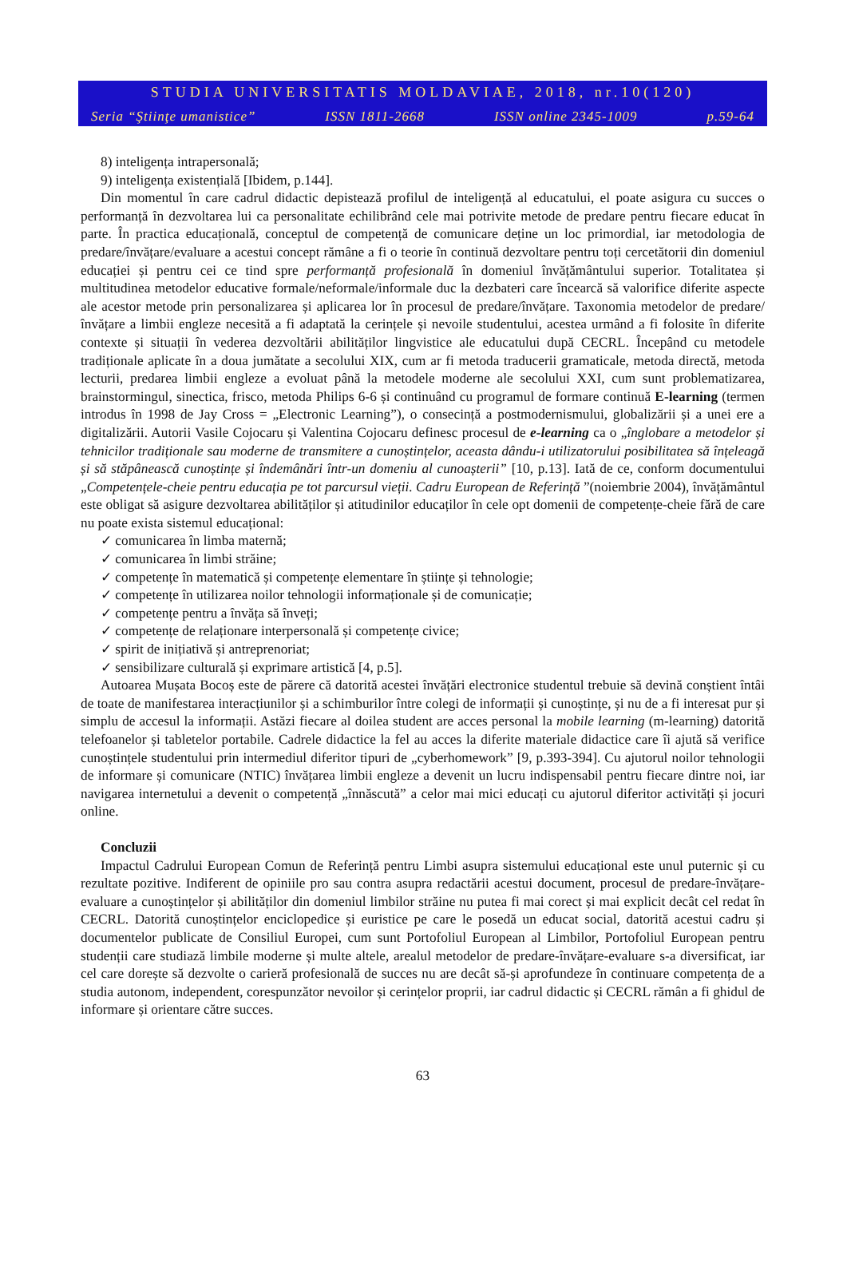STUDIA UNIVERSITATIS MOLDAVIAE, 2018, nr.10(120)
Seria “Ştiinţe umanistice” ISSN 1811-2668 ISSN online 2345-1009 p.59-64
8) inteligența intrapersonală;
9) inteligența existențială [Ibidem, p.144].
Din momentul în care cadrul didactic depistează profilul de inteligență al educatului, el poate asigura cu succes o performanță în dezvoltarea lui ca personalitate echilibrând cele mai potrivite metode de predare pentru fiecare educat în parte. În practica educațională, conceptul de competență de comunicare deține un loc primordial, iar metodologia de predare/învățare/evaluare a acestui concept rămâne a fi o teorie în continuă dezvoltare pentru toți cercetătorii din domeniul educației și pentru cei ce tind spre performanță profesională în domeniul învățământului superior. Totalitatea și multitudinea metodelor educative formale/neformale/informale duc la dezbateri care încearcă să valorifice diferite aspecte ale acestor metode prin personalizarea și aplicarea lor în procesul de predare/învățare. Taxonomia metodelor de predare/învățare a limbii engleze necesită a fi adaptată la cerințele și nevoile studentului, acestea urmând a fi folosite în diferite contexte și situații în vederea dezvoltării abilităților lingvistice ale educatului după CECRL. Începând cu metodele tradiționale aplicate în a doua jumătate a secolului XIX, cum ar fi metoda traducerii gramaticale, metoda directă, metoda lecturii, predarea limbii engleze a evoluat până la metodele moderne ale secolului XXI, cum sunt problematizarea, brainstormingul, sinectica, frisco, metoda Philips 6-6 și continuând cu programul de formare continuă E-learning (termen introdus în 1998 de Jay Cross = „Electronic Learning”), o consecință a postmodernismului, globalizării și a unei ere a digitalizării. Autorii Vasile Cojocaru și Valentina Cojocaru definesc procesul de e-learning ca o „înglobare a metodelor și tehnicilor tradiționale sau moderne de transmitere a cunoștințelor, aceasta dându-i utilizatorului posibilitatea să înțeleagă și să stăpânească cunoștințe și îndemânări într-un domeniu al cunoașterii” [10, p.13]. Iată de ce, conform documentului „Competențele-cheie pentru educația pe tot parcursul vieții. Cadru European de Referință ”(noiembrie 2004), învățământul este obligat să asigure dezvoltarea abilităților și atitudinilor educaților în cele opt domenii de competențe-cheie fără de care nu poate exista sistemul educațional:
✓ comunicarea în limba maternă;
✓ comunicarea în limbi străine;
✓ competențe în matematică și competențe elementare în științe și tehnologie;
✓ competențe în utilizarea noilor tehnologii informaționale și de comunicație;
✓ competențe pentru a învăța să înveți;
✓ competențe de relaționare interpersonală și competențe civice;
✓ spirit de inițiativă și antreprenoriat;
✓ sensibilizare culturală și exprimare artistică [4, p.5].
Autoarea Mușata Bocoș este de părere că datorită acestei învățări electronice studentul trebuie să devină conștient întâi de toate de manifestarea interacțiunilor și a schimburilor între colegi de informații și cunoștințe, și nu de a fi interesat pur și simplu de accesul la informații. Astăzi fiecare al doilea student are acces personal la mobile learning (m-learning) datorită telefoanelor și tabletelor portabile. Cadrele didactice la fel au acces la diferite materiale didactice care îi ajută să verifice cunoștințele studentului prin intermediul diferitor tipuri de „cyberhomework” [9, p.393-394]. Cu ajutorul noilor tehnologii de informare și comunicare (NTIC) învățarea limbii engleze a devenit un lucru indispensabil pentru fiecare dintre noi, iar navigarea internetului a devenit o competență „înnăscută” a celor mai mici educați cu ajutorul diferitor activități și jocuri online.
Concluzii
Impactul Cadrului European Comun de Referință pentru Limbi asupra sistemului educațional este unul puternic și cu rezultate pozitive. Indiferent de opiniile pro sau contra asupra redactării acestui document, procesul de predare-învățare-evaluare a cunoștințelor și abilităților din domeniul limbilor străine nu putea fi mai corect și mai explicit decât cel redat în CECRL. Datorită cunoștințelor enciclopedice și euristice pe care le posedă un educat social, datorită acestui cadru și documentelor publicate de Consiliul Europei, cum sunt Portofoliul European al Limbilor, Portofoliul European pentru studenții care studiază limbile moderne și multe altele, arealul metodelor de predare-învățare-evaluare s-a diversificat, iar cel care dorește să dezvolte o carieră profesională de succes nu are decât să-și aprofundeze în continuare competența de a studia autonom, independent, corespunzător nevoilor și cerințelor proprii, iar cadrul didactic și CECRL rămân a fi ghidul de informare și orientare către succes.
63